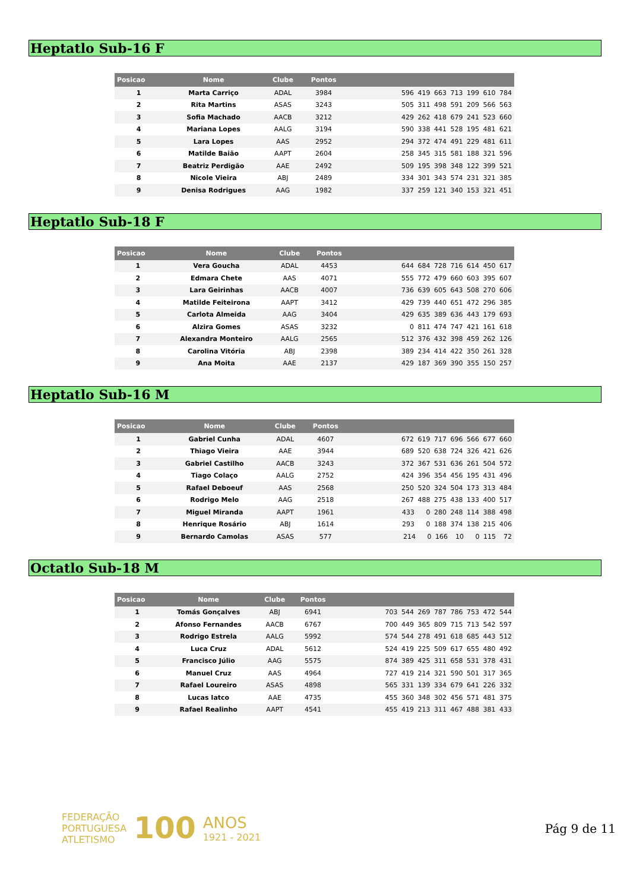Heptatlo Sub-16 F
| Posicao | Nome | Clube | Pontos | |
| --- | --- | --- | --- | --- |
| 1 | Marta Carriço | ADAL | 3984 | 596 419 663 713 199 610 784 |
| 2 | Rita Martins | ASAS | 3243 | 505 311 498 591 209 566 563 |
| 3 | Sofia Machado | AACB | 3212 | 429 262 418 679 241 523 660 |
| 4 | Mariana Lopes | AALG | 3194 | 590 338 441 528 195 481 621 |
| 5 | Lara Lopes | AAS | 2952 | 294 372 474 491 229 481 611 |
| 6 | Matilde Baião | AAPT | 2604 | 258 345 315 581 188 321 596 |
| 7 | Beatriz Perdigão | AAE | 2492 | 509 195 398 348 122 399 521 |
| 8 | Nicole Vieira | ABJ | 2489 | 334 301 343 574 231 321 385 |
| 9 | Denisa Rodrigues | AAG | 1982 | 337 259 121 340 153 321 451 |
Heptatlo Sub-18 F
| Posicao | Nome | Clube | Pontos | |
| --- | --- | --- | --- | --- |
| 1 | Vera Goucha | ADAL | 4453 | 644 684 728 716 614 450 617 |
| 2 | Edmara Chete | AAS | 4071 | 555 772 479 660 603 395 607 |
| 3 | Lara Geirinhas | AACB | 4007 | 736 639 605 643 508 270 606 |
| 4 | Matilde Feiteirona | AAPT | 3412 | 429 739 440 651 472 296 385 |
| 5 | Carlota Almeida | AAG | 3404 | 429 635 389 636 443 179 693 |
| 6 | Alzira Gomes | ASAS | 3232 | 0 811 474 747 421 161 618 |
| 7 | Alexandra Monteiro | AALG | 2565 | 512 376 432 398 459 262 126 |
| 8 | Carolina Vitória | ABJ | 2398 | 389 234 414 422 350 261 328 |
| 9 | Ana Moita | AAE | 2137 | 429 187 369 390 355 150 257 |
Heptatlo Sub-16 M
| Posicao | Nome | Clube | Pontos | |
| --- | --- | --- | --- | --- |
| 1 | Gabriel Cunha | ADAL | 4607 | 672 619 717 696 566 677 660 |
| 2 | Thiago Vieira | AAE | 3944 | 689 520 638 724 326 421 626 |
| 3 | Gabriel Castilho | AACB | 3243 | 372 367 531 636 261 504 572 |
| 4 | Tiago Colaço | AALG | 2752 | 424 396 354 456 195 431 496 |
| 5 | Rafael Deboeuf | AAS | 2568 | 250 520 324 504 173 313 484 |
| 6 | Rodrigo Melo | AAG | 2518 | 267 488 275 438 133 400 517 |
| 7 | Miguel Miranda | AAPT | 1961 | 433 0 280 248 114 388 498 |
| 8 | Henrique Rosário | ABJ | 1614 | 293 0 188 374 138 215 406 |
| 9 | Bernardo Camolas | ASAS | 577 | 214 0 166 10 0 115 72 |
Octatlo Sub-18 M
| Posicao | Nome | Clube | Pontos | |
| --- | --- | --- | --- | --- |
| 1 | Tomás Gonçalves | ABJ | 6941 | 703 544 269 787 786 753 472 544 |
| 2 | Afonso Fernandes | AACB | 6767 | 700 449 365 809 715 713 542 597 |
| 3 | Rodrigo Estrela | AALG | 5992 | 574 544 278 491 618 685 443 512 |
| 4 | Luca Cruz | ADAL | 5612 | 524 419 225 509 617 655 480 492 |
| 5 | Francisco Júlio | AAG | 5575 | 874 389 425 311 658 531 378 431 |
| 6 | Manuel Cruz | AAS | 4964 | 727 419 214 321 590 501 317 365 |
| 7 | Rafael Loureiro | ASAS | 4898 | 565 331 139 334 679 641 226 332 |
| 8 | Lucas Iatco | AAE | 4735 | 455 360 348 302 456 571 481 375 |
| 9 | Rafael Realinho | AAPT | 4541 | 455 419 213 311 467 488 381 433 |
FEDERAÇÃO
PORTUGUESA
ATLETISMO
100
ANOS
1921 - 2021
Pág 9 de 11